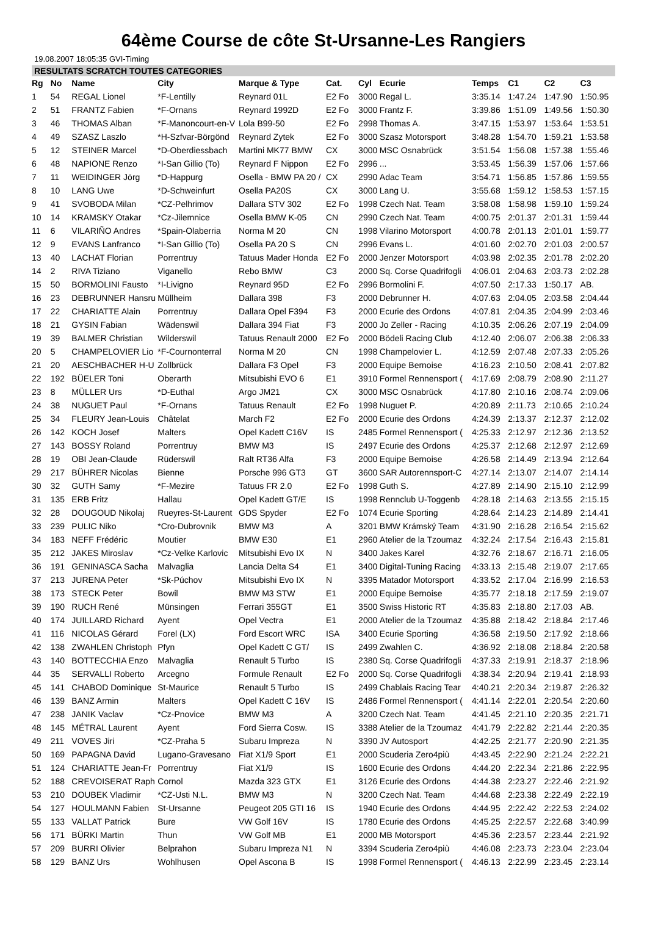64ème Course de côte St-Ursanne-Les Rangiers
19.08.2007 18:05:35 GVI-Timing
RESULTATS SCRATCH TOUTES CATEGORIES
| Rg | No | Name | City | Marque & Type | Cat. | Cyl | Ecurie | Temps | C1 | C2 | C3 |
| --- | --- | --- | --- | --- | --- | --- | --- | --- | --- | --- | --- |
| 1 | 54 | REGAL Lionel | *F-Lentilly | Reynard 01L | E2 Fo | 3000 | Regal L. | 3:35.14 | 1:47.24 | 1:47.90 | 1:50.95 |
| 2 | 51 | FRANTZ Fabien | *F-Ornans | Reynard 1992D | E2 Fo | 3000 | Frantz F. | 3:39.86 | 1:51.09 | 1:49.56 | 1:50.30 |
| 3 | 46 | THOMAS Alban | *F-Manoncourt-en-V | Lola B99-50 | E2 Fo | 2998 | Thomas A. | 3:47.15 | 1:53.97 | 1:53.64 | 1:53.51 |
| 4 | 49 | SZASZ Laszlo | *H-Szfvar-Börgönd | Reynard Zytek | E2 Fo | 3000 | Szasz Motorsport | 3:48.28 | 1:54.70 | 1:59.21 | 1:53.58 |
| 5 | 12 | STEINER Marcel | *D-Oberdiessbach | Martini MK77 BMW | CX | 3000 | MSC Osnabrück | 3:51.54 | 1:56.08 | 1:57.38 | 1:55.46 |
| 6 | 48 | NAPIONE Renzo | *I-San Gillio (To) | Reynard F Nippon | E2 Fo | 2996 | ... | 3:53.45 | 1:56.39 | 1:57.06 | 1:57.66 |
| 7 | 11 | WEIDINGER Jörg | *D-Happurg | Osella - BMW PA 20 / | CX | 2990 | Adac Team | 3:54.71 | 1:56.85 | 1:57.86 | 1:59.55 |
| 8 | 10 | LANG Uwe | *D-Schweinfurt | Osella PA20S | CX | 3000 | Lang U. | 3:55.68 | 1:59.12 | 1:58.53 | 1:57.15 |
| 9 | 41 | SVOBODA Milan | *CZ-Pelhrimov | Dallara STV 302 | E2 Fo | 1998 | Czech Nat. Team | 3:58.08 | 1:58.98 | 1:59.10 | 1:59.24 |
| 10 | 14 | KRAMSKY Otakar | *Cz-Jilemnice | Osella BMW K-05 | CN | 2990 | Czech Nat. Team | 4:00.75 | 2:01.37 | 2:01.31 | 1:59.44 |
| 11 | 6 | VILARIÑO Andres | *Spain-Olaberria | Norma M 20 | CN | 1998 | Vilarino Motorsport | 4:00.78 | 2:01.13 | 2:01.01 | 1:59.77 |
| 12 | 9 | EVANS Lanfranco | *I-San Gillio (To) | Osella PA 20 S | CN | 2996 | Evans L. | 4:01.60 | 2:02.70 | 2:01.03 | 2:00.57 |
| 13 | 40 | LACHAT Florian | Porrentruy | Tatuus Mader Honda | E2 Fo | 2000 | Jenzer Motorsport | 4:03.98 | 2:02.35 | 2:01.78 | 2:02.20 |
| 14 | 2 | RIVA Tiziano | Viganello | Rebo BMW | C3 | 2000 | Sq. Corse Quadrifogli | 4:06.01 | 2:04.63 | 2:03.73 | 2:02.28 |
| 15 | 50 | BORMOLINI Fausto | *I-Livigno | Reynard 95D | E2 Fo | 2996 | Bormolini F. | 4:07.50 | 2:17.33 | 1:50.17 | AB. |
| 16 | 23 | DEBRUNNER Hansru | Müllheim | Dallara 398 | F3 | 2000 | Debrunner H. | 4:07.63 | 2:04.05 | 2:03.58 | 2:04.44 |
| 17 | 22 | CHARIATTE Alain | Porrentruy | Dallara Opel F394 | F3 | 2000 | Ecurie des Ordons | 4:07.81 | 2:04.35 | 2:04.99 | 2:03.46 |
| 18 | 21 | GYSIN Fabian | Wädenswil | Dallara 394 Fiat | F3 | 2000 | Jo Zeller - Racing | 4:10.35 | 2:06.26 | 2:07.19 | 2:04.09 |
| 19 | 39 | BALMER Christian | Wilderswil | Tatuus Renault 2000 | E2 Fo | 2000 | Bödeli Racing Club | 4:12.40 | 2:06.07 | 2:06.38 | 2:06.33 |
| 20 | 5 | CHAMPELOVIER Lio | *F-Cournonterral | Norma M 20 | CN | 1998 | Champelovier L. | 4:12.59 | 2:07.48 | 2:07.33 | 2:05.26 |
| 21 | 20 | AESCHBACHER H-U | Zollbrück | Dallara F3 Opel | F3 | 2000 | Equipe Bernoise | 4:16.23 | 2:10.50 | 2:08.41 | 2:07.82 |
| 22 | 192 | BÜELER Toni | Oberarth | Mitsubishi EVO 6 | E1 | 3910 | Formel Rennensport ( | 4:17.69 | 2:08.79 | 2:08.90 | 2:11.27 |
| 23 | 8 | MÜLLER Urs | *D-Euthal | Argo JM21 | CX | 3000 | MSC Osnabrück | 4:17.80 | 2:10.16 | 2:08.74 | 2:09.06 |
| 24 | 38 | NUGUET Paul | *F-Ornans | Tatuus Renault | E2 Fo | 1998 | Nuguet P. | 4:20.89 | 2:11.73 | 2:10.65 | 2:10.24 |
| 25 | 34 | FLEURY Jean-Louis | Châtelat | March F2 | E2 Fo | 2000 | Ecurie des Ordons | 4:24.39 | 2:13.37 | 2:12.37 | 2:12.02 |
| 26 | 142 | KOCH Josef | Malters | Opel Kadett C16V | IS | 2485 | Formel Rennensport ( | 4:25.33 | 2:12.97 | 2:12.36 | 2:13.52 |
| 27 | 143 | BOSSY Roland | Porrentruy | BMW M3 | IS | 2497 | Ecurie des Ordons | 4:25.37 | 2:12.68 | 2:12.97 | 2:12.69 |
| 28 | 19 | OBI Jean-Claude | Rüderswil | Ralt RT36 Alfa | F3 | 2000 | Equipe Bernoise | 4:26.58 | 2:14.49 | 2:13.94 | 2:12.64 |
| 29 | 217 | BÜHRER Nicolas | Bienne | Porsche 996 GT3 | GT | 3600 | SAR Autorennsport-C | 4:27.14 | 2:13.07 | 2:14.07 | 2:14.14 |
| 30 | 32 | GUTH Samy | *F-Mezire | Tatuus FR 2.0 | E2 Fo | 1998 | Guth S. | 4:27.89 | 2:14.90 | 2:15.10 | 2:12.99 |
| 31 | 135 | ERB Fritz | Hallau | Opel Kadett GT/E | IS | 1998 | Rennclub U-Toggenb | 4:28.18 | 2:14.63 | 2:13.55 | 2:15.15 |
| 32 | 28 | DOUGOUD Nikolaj | Rueyres-St-Laurent | GDS Spyder | E2 Fo | 1074 | Ecurie Sporting | 4:28.64 | 2:14.23 | 2:14.89 | 2:14.41 |
| 33 | 239 | PULIC Niko | *Cro-Dubrovnik | BMW M3 | A | 3201 | BMW Krámský Team | 4:31.90 | 2:16.28 | 2:16.54 | 2:15.62 |
| 34 | 183 | NEFF Frédéric | Moutier | BMW E30 | E1 | 2960 | Atelier de la Tzoumaz | 4:32.24 | 2:17.54 | 2:16.43 | 2:15.81 |
| 35 | 212 | JAKES Miroslav | *Cz-Velke Karlovic | Mitsubishi Evo IX | N | 3400 | Jakes Karel | 4:32.76 | 2:18.67 | 2:16.71 | 2:16.05 |
| 36 | 191 | GENINASCA Sacha | Malvaglia | Lancia Delta S4 | E1 | 3400 | Digital-Tuning Racing | 4:33.13 | 2:15.48 | 2:19.07 | 2:17.65 |
| 37 | 213 | JURENA Peter | *Sk-Púchov | Mitsubishi Evo IX | N | 3395 | Matador Motorsport | 4:33.52 | 2:17.04 | 2:16.99 | 2:16.53 |
| 38 | 173 | STECK Peter | Bowil | BMW M3 STW | E1 | 2000 | Equipe Bernoise | 4:35.77 | 2:18.18 | 2:17.59 | 2:19.07 |
| 39 | 190 | RUCH René | Münsingen | Ferrari 355GT | E1 | 3500 | Swiss Historic RT | 4:35.83 | 2:18.80 | 2:17.03 | AB. |
| 40 | 174 | JUILLARD Richard | Ayent | Opel Vectra | E1 | 2000 | Atelier de la Tzoumaz | 4:35.88 | 2:18.42 | 2:18.84 | 2:17.46 |
| 41 | 116 | NICOLAS Gérard | Forel (LX) | Ford Escort WRC | ISA | 3400 | Ecurie Sporting | 4:36.58 | 2:19.50 | 2:17.92 | 2:18.66 |
| 42 | 138 | ZWAHLEN Christoph | Pfyn | Opel Kadett C GT/ | IS | 2499 | Zwahlen C. | 4:36.92 | 2:18.08 | 2:18.84 | 2:20.58 |
| 43 | 140 | BOTTECCHIA Enzo | Malvaglia | Renault 5 Turbo | IS | 2380 | Sq. Corse Quadrifogli | 4:37.33 | 2:19.91 | 2:18.37 | 2:18.96 |
| 44 | 35 | SERVALLI Roberto | Arcegno | Formule Renault | E2 Fo | 2000 | Sq. Corse Quadrifogli | 4:38.34 | 2:20.94 | 2:19.41 | 2:18.93 |
| 45 | 141 | CHABOD Dominique | St-Maurice | Renault 5 Turbo | IS | 2499 | Chablais Racing Tear | 4:40.21 | 2:20.34 | 2:19.87 | 2:26.32 |
| 46 | 139 | BANZ Armin | Malters | Opel Kadett C 16V | IS | 2486 | Formel Rennensport ( | 4:41.14 | 2:22.01 | 2:20.54 | 2:20.60 |
| 47 | 238 | JANIK Vaclav | *Cz-Pnovice | BMW M3 | A | 3200 | Czech Nat. Team | 4:41.45 | 2:21.10 | 2:20.35 | 2:21.71 |
| 48 | 145 | MÉTRAL Laurent | Ayent | Ford Sierra Cosw. | IS | 3388 | Atelier de la Tzoumaz | 4:41.79 | 2:22.82 | 2:21.44 | 2:20.35 |
| 49 | 211 | VOVES Jiri | *CZ-Praha 5 | Subaru Impreza | N | 3390 | JV Autosport | 4:42.25 | 2:21.77 | 2:20.90 | 2:21.35 |
| 50 | 169 | PAPAGNA David | Lugano-Gravesano | Fiat X1/9 Sport | E1 | 2000 | Scuderia Zero4più | 4:43.45 | 2:22.90 | 2:21.24 | 2:22.21 |
| 51 | 124 | CHARIATTE Jean-Fr | Porrentruy | Fiat X1/9 | IS | 1600 | Ecurie des Ordons | 4:44.20 | 2:22.34 | 2:21.86 | 2:22.95 |
| 52 | 188 | CREVOISERAT Raph | Cornol | Mazda 323 GTX | E1 | 3126 | Ecurie des Ordons | 4:44.38 | 2:23.27 | 2:22.46 | 2:21.92 |
| 53 | 210 | DOUBEK Vladimir | *CZ-Usti N.L. | BMW M3 | N | 3200 | Czech Nat. Team | 4:44.68 | 2:23.38 | 2:22.49 | 2:22.19 |
| 54 | 127 | HOULMANN Fabien | St-Ursanne | Peugeot 205 GTI 16 | IS | 1940 | Ecurie des Ordons | 4:44.95 | 2:22.42 | 2:22.53 | 2:24.02 |
| 55 | 133 | VALLAT Patrick | Bure | VW Golf 16V | IS | 1780 | Ecurie des Ordons | 4:45.25 | 2:22.57 | 2:22.68 | 3:40.99 |
| 56 | 171 | BÜRKI Martin | Thun | VW Golf MB | E1 | 2000 | MB Motorsport | 4:45.36 | 2:23.57 | 2:23.44 | 2:21.92 |
| 57 | 209 | BURRI Olivier | Belprahon | Subaru Impreza N1 | N | 3394 | Scuderia Zero4più | 4:46.08 | 2:23.73 | 2:23.04 | 2:23.04 |
| 58 | 129 | BANZ Urs | Wohlhusen | Opel Ascona B | IS | 1998 | Formel Rennensport ( | 4:46.13 | 2:22.99 | 2:23.45 | 2:23.14 |